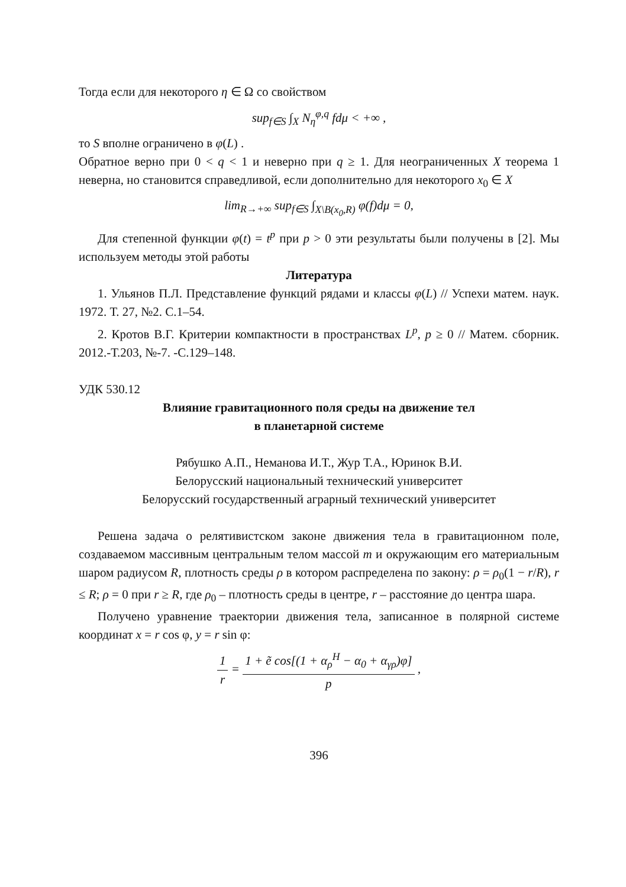Тогда если для некоторого η ∈ Ω со свойством
sup<sub>f∈S</sub> ∫<sub>X</sub> N<sub>η</sub><sup>φ,q</sup> fdμ < +∞ ,
то S вполне ограничено в φ(L) .
Обратное верно при 0 < q < 1 и неверно при q ≥ 1. Для неограниченных X теорема 1 неверна, но становится справедливой, если дополнительно для некоторого x<sub>0</sub> ∈ X
lim<sub>R→+∞</sub> sup<sub>f∈S</sub> ∫<sub>X\B(x<sub>0</sub>,R)</sub> φ(f)dμ = 0,
Для степенной функции φ(t) = t<sup>p</sup> при p > 0 эти результаты были получены в [2]. Мы используем методы этой работы
Литература
1. Ульянов П.Л. Представление функций рядами и классы φ(L) // Успехи матем. наук. 1972. Т. 27, №2. С.1–54.
2. Кротов В.Г. Критерии компактности в пространствах L<sup>p</sup>, p ≥ 0 // Матем. сборник. 2012.-Т.203, №-7. -С.129–148.
УДК 530.12
Влияние гравитационного поля среды на движение тел
в планетарной системе
Рябушко А.П., Неманова И.Т., Жур Т.А., Юринок В.И.
Белорусский национальный технический университет
Белорусский государственный аграрный технический университет
Решена задача о релятивистском законе движения тела в гравитационном поле, создаваемом массивным центральным телом массой m и окружающим его материальным шаром радиусом R, плотность среды ρ в котором распределена по закону: ρ = ρ<sub>0</sub>(1 − r/R), r ≤ R; ρ = 0 при r ≥ R, где ρ<sub>0</sub> – плотность среды в центре, r – расстояние до центра шара.
Получено уравнение траектории движения тела, записанное в полярной системе координат x = r cos φ, y = r sin φ:
1 r = 1 + ẽ cos[(1 + α<sub>ρ</sub><sup>H</sup> − α<sub>0</sub> + α<sub>γρ</sub>)φ] p ,
396